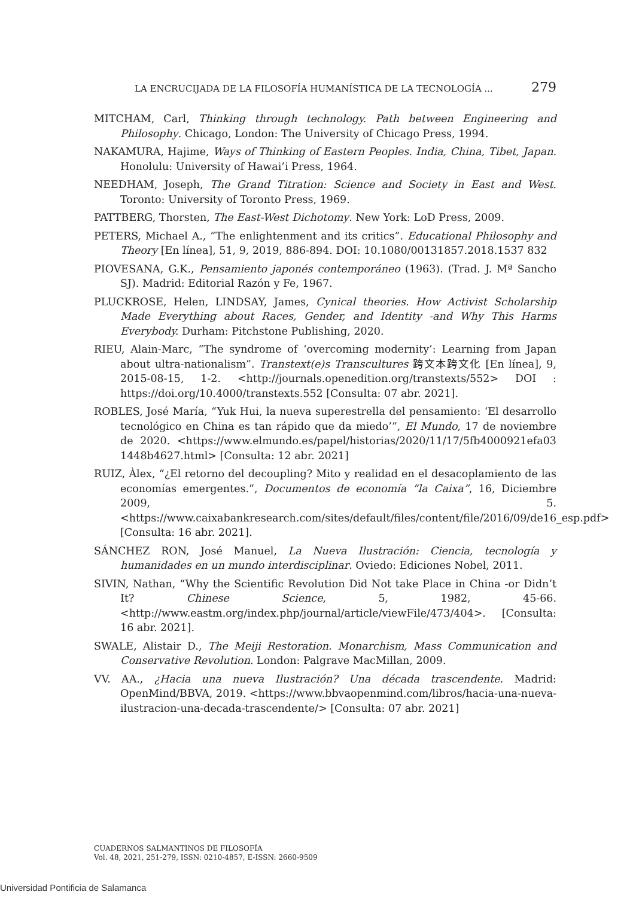LA ENCRUCIJADA DE LA FILOSOFÍA HUMANÍSTICA DE LA TECNOLOGÍA ... 279
MITCHAM, Carl, Thinking through technology. Path between Engineering and Philosophy. Chicago, London: The University of Chicago Press, 1994.
NAKAMURA, Hajime, Ways of Thinking of Eastern Peoples. India, China, Tibet, Japan. Honolulu: University of Hawai’i Press, 1964.
NEEDHAM, Joseph, The Grand Titration: Science and Society in East and West. Toronto: University of Toronto Press, 1969.
PATTBERG, Thorsten, The East-West Dichotomy. New York: LoD Press, 2009.
PETERS, Michael A., “The enlightenment and its critics”. Educational Philosophy and Theory [En línea], 51, 9, 2019, 886-894. DOI: 10.1080/00131857.2018.1537 832
PIOVESANA, G.K., Pensamiento japonés contemporáneo (1963). (Trad. J. Mª Sancho SJ). Madrid: Editorial Razón y Fe, 1967.
PLUCKROSE, Helen, LINDSAY, James, Cynical theories. How Activist Scholarship Made Everything about Races, Gender, and Identity -and Why This Harms Everybody. Durham: Pitchstone Publishing, 2020.
RIEU, Alain-Marc, “The syndrome of ‘overcoming modernity’: Learning from Japan about ultra-nationalism”. Transtext(e)s Transcultures 跨文本跨文化 [En línea], 9, 2015-08-15, 1-2. <http://journals.openedition.org/transtexts/552> DOI : https://doi.org/10.4000/transtexts.552 [Consulta: 07 abr. 2021].
ROBLES, José María, “Yuk Hui, la nueva superestrella del pensamiento: ‘El desarrollo tecnológico en China es tan rápido que da miedo’”, El Mundo, 17 de noviembre de 2020. <https://www.elmundo.es/papel/historias/2020/11/17/5fb4000921efa03 1448b4627.html> [Consulta: 12 abr. 2021]
RUIZ, Àlex, “¿El retorno del decoupling? Mito y realidad en el desacoplamiento de las economías emergentes.”, Documentos de economía “la Caixa”, 16, Diciembre 2009, 5. <https://www.caixabankresearch.com/sites/default/files/content/file/2016/09/de16_esp.pdf> [Consulta: 16 abr. 2021].
SÁNCHEZ RON, José Manuel, La Nueva Ilustración: Ciencia, tecnología y humanidades en un mundo interdisciplinar. Oviedo: Ediciones Nobel, 2011.
SIVIN, Nathan, “Why the Scientific Revolution Did Not take Place in China -or Didn’t It? Chinese Science, 5, 1982, 45-66. <http://www.eastm.org/index.php/journal/article/viewFile/473/404>. [Consulta: 16 abr. 2021].
SWALE, Alistair D., The Meiji Restoration. Monarchism, Mass Communication and Conservative Revolution. London: Palgrave MacMillan, 2009.
VV. AA., ¿Hacia una nueva Ilustración? Una década trascendente. Madrid: OpenMind/BBVA, 2019. <https://www.bbvaopenmind.com/libros/hacia-una-nueva-ilustracion-una-decada-trascendente/> [Consulta: 07 abr. 2021]
CUADERNOS SALMANTINOS DE FILOSOFÍA
Vol. 48, 2021, 251-279, ISSN: 0210-4857, E-ISSN: 2660-9509
Universidad Pontificia de Salamanca